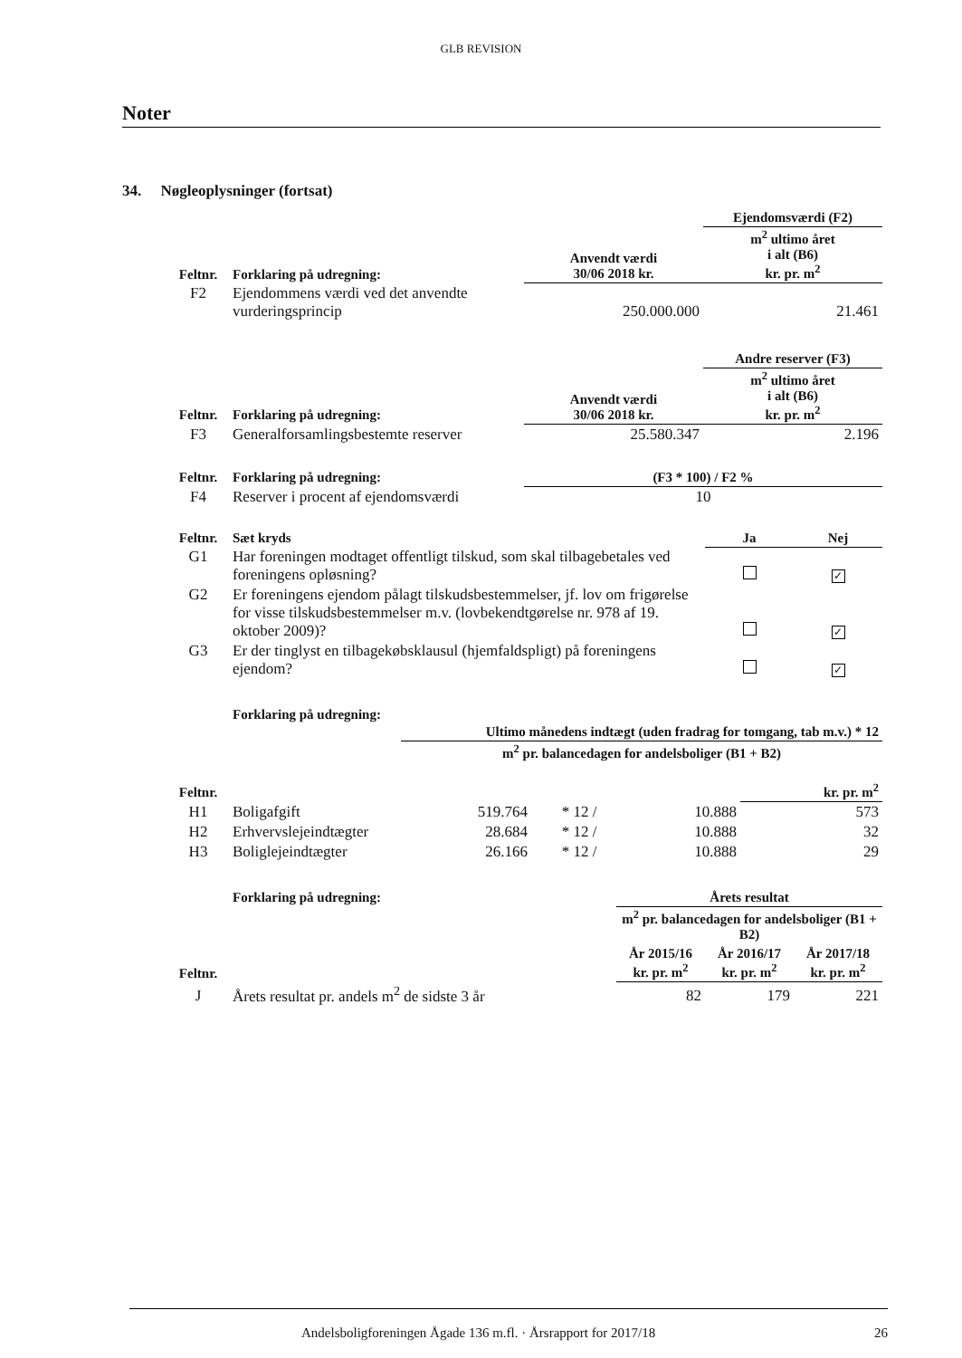GLB REVISION
Noter
34. Nøgleoplysninger (fortsat)
| | | | Ejendomsværdi (F2) |
| Feltnr. | Forklaring på udregning: | Anvendt værdi 30/06 2018 kr. | m<sup>2</sup> ultimo året i alt (B6) kr. pr. m<sup>2</sup> |
| F2 | Ejendommens værdi ved det anvendte vurderingsprincip | 250.000.000 | 21.461 |
| | | | Andre reserver (F3) |
| Feltnr. | Forklaring på udregning: | Anvendt værdi 30/06 2018 kr. | m<sup>2</sup> ultimo året i alt (B6) kr. pr. m<sup>2</sup> |
| F3 | Generalforsamlingsbestemte reserver | 25.580.347 | 2.196 |
| Feltnr. | Forklaring på udregning: | (F3 * 100) / F2 % | |
| F4 | Reserver i procent af ejendomsværdi | 10 | |
| Feltnr. | Sæt kryds | Ja | Nej |
| --- | --- | --- | --- |
| G1 | Har foreningen modtaget offentligt tilskud, som skal tilbagebetales ved foreningens opløsning? | | ✓ |
| G2 | Er foreningens ejendom pålagt tilskudsbestemmelser, jf. lov om frigørelse for visse tilskudsbestemmelser m.v. (lovbekendtgørelse nr. 978 af 19. oktober 2009)? | | ✓ |
| G3 | Er der tinglyst en tilbagekøbsklausul (hjemfaldspligt) på foreningens ejendom? | | ✓ |
| | Forklaring på udregning: | | | | |
| --- | --- | --- | --- | --- | --- |
| | | Ultimo månedens indtægt (uden fradrag for tomgang, tab m.v.) * 12 | | | |
| | | m<sup>2</sup> pr. balancedagen for andelsboliger (B1 + B2) | | | |
| Feltnr. | | | | | kr. pr. m<sup>2</sup> |
| H1 | Boligafgift | 519.764 | * 12 / | 10.888 | 573 |
| H2 | Erhvervslejeindtægter | 28.684 | * 12 / | 10.888 | 32 |
| H3 | Boliglejeindtægter | 26.166 | * 12 / | 10.888 | 29 |
| | Forklaring på udregning: | Årets resultat | | |
| | | m<sup>2</sup> pr. balancedagen for andelsboliger (B1 + B2) | | |
| Feltnr. | | År 2015/16 kr. pr. m<sup>2</sup> | År 2016/17 kr. pr. m<sup>2</sup> | År 2017/18 kr. pr. m<sup>2</sup> |
| J | Årets resultat pr. andels m<sup>2</sup> de sidste 3 år | 82 | 179 | 221 |
Andelsboligforeningen Ågade 136 m.fl. · Årsrapport for 2017/18 26